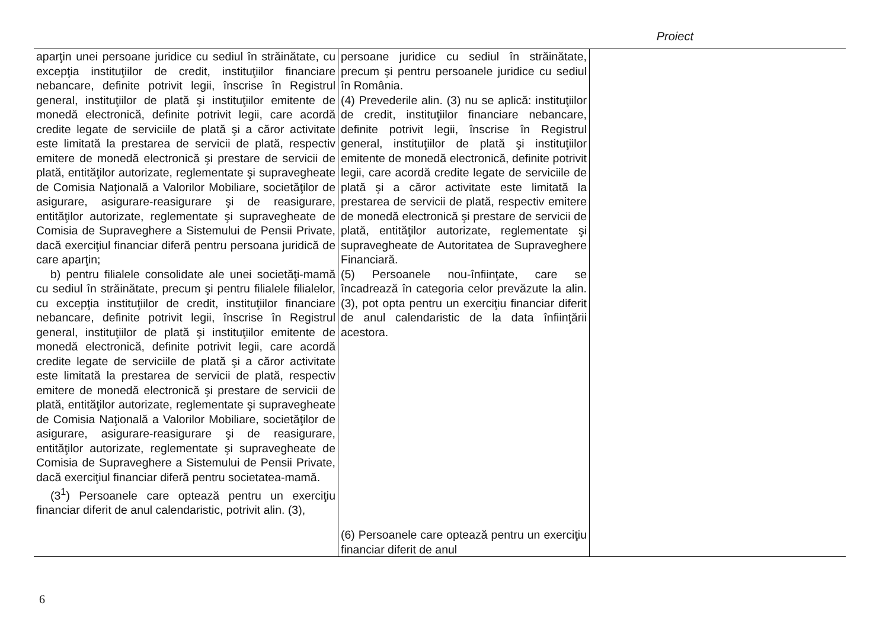Proiect
| aparţin unei persoane juridice cu sediul în străinătate, cu excepţia instituţiilor de credit, instituţiilor financiare nebancare, definite potrivit legii, înscrise în Registrul general, instituţiilor de plată şi instituţiilor emitente de monedă electronică, definite potrivit legii, care acordă credite legate de serviciile de plată şi a căror activitate este limitată la prestarea de servicii de plată, respectiv emitere de monedă electronică şi prestare de servicii de plată, entităţilor autorizate, reglementate şi supravegheate de Comisia Naţională a Valorilor Mobiliare, societăţilor de asigurare, asigurare-reasigurare şi de reasigurare, entităţilor autorizate, reglementate şi supravegheate de Comisia de Supraveghere a Sistemului de Pensii Private, dacă exerciţiul financiar diferă pentru persoana juridică de care aparţin; b) pentru filialele consolidate ale unei societăţi-mamă cu sediul în străinătate, precum şi pentru filialele filialelor, cu excepţia instituţiilor de credit, instituţiilor financiare nebancare, definite potrivit legii, înscrise în Registrul general, instituţiilor de plată şi instituţiilor emitente de monedă electronică, definite potrivit legii, care acordă credite legate de serviciile de plată şi a căror activitate este limitată la prestarea de servicii de plată, respectiv emitere de monedă electronică şi prestare de servicii de plată, entităţilor autorizate, reglementate şi supravegheate de Comisia Naţională a Valorilor Mobiliare, societăţilor de asigurare, asigurare-reasigurare şi de reasigurare, entităţilor autorizate, reglementate şi supravegheate de Comisia de Supraveghere a Sistemului de Pensii Private, dacă exerciţiul financiar diferă pentru societatea-mamă. (3<sup>1</sup>) Persoanele care optează pentru un exerciţiu financiar diferit de anul calendaristic, potrivit alin. (3), | persoane juridice cu sediul în străinătate, precum şi pentru persoanele juridice cu sediul în România. (4) Prevederile alin. (3) nu se aplică: instituţiilor de credit, instituţiilor financiare nebancare, definite potrivit legii, înscrise în Registrul general, instituţiilor de plată şi instituţiilor emitente de monedă electronică, definite potrivit legii, care acordă credite legate de serviciile de plată şi a căror activitate este limitată la prestarea de servicii de plată, respectiv emitere de monedă electronică şi prestare de servicii de plată, entităţilor autorizate, reglementate şi supravegheate de Autoritatea de Supraveghere Financiară. (5) Persoanele nou-înfiinţate, care se încadrează în categoria celor prevăzute la alin. (3), pot opta pentru un exerciţiu financiar diferit de anul calendaristic de la data înfiinţării acestora. (6) Persoanele care optează pentru un exerciţiu financiar diferit de anul | |
6